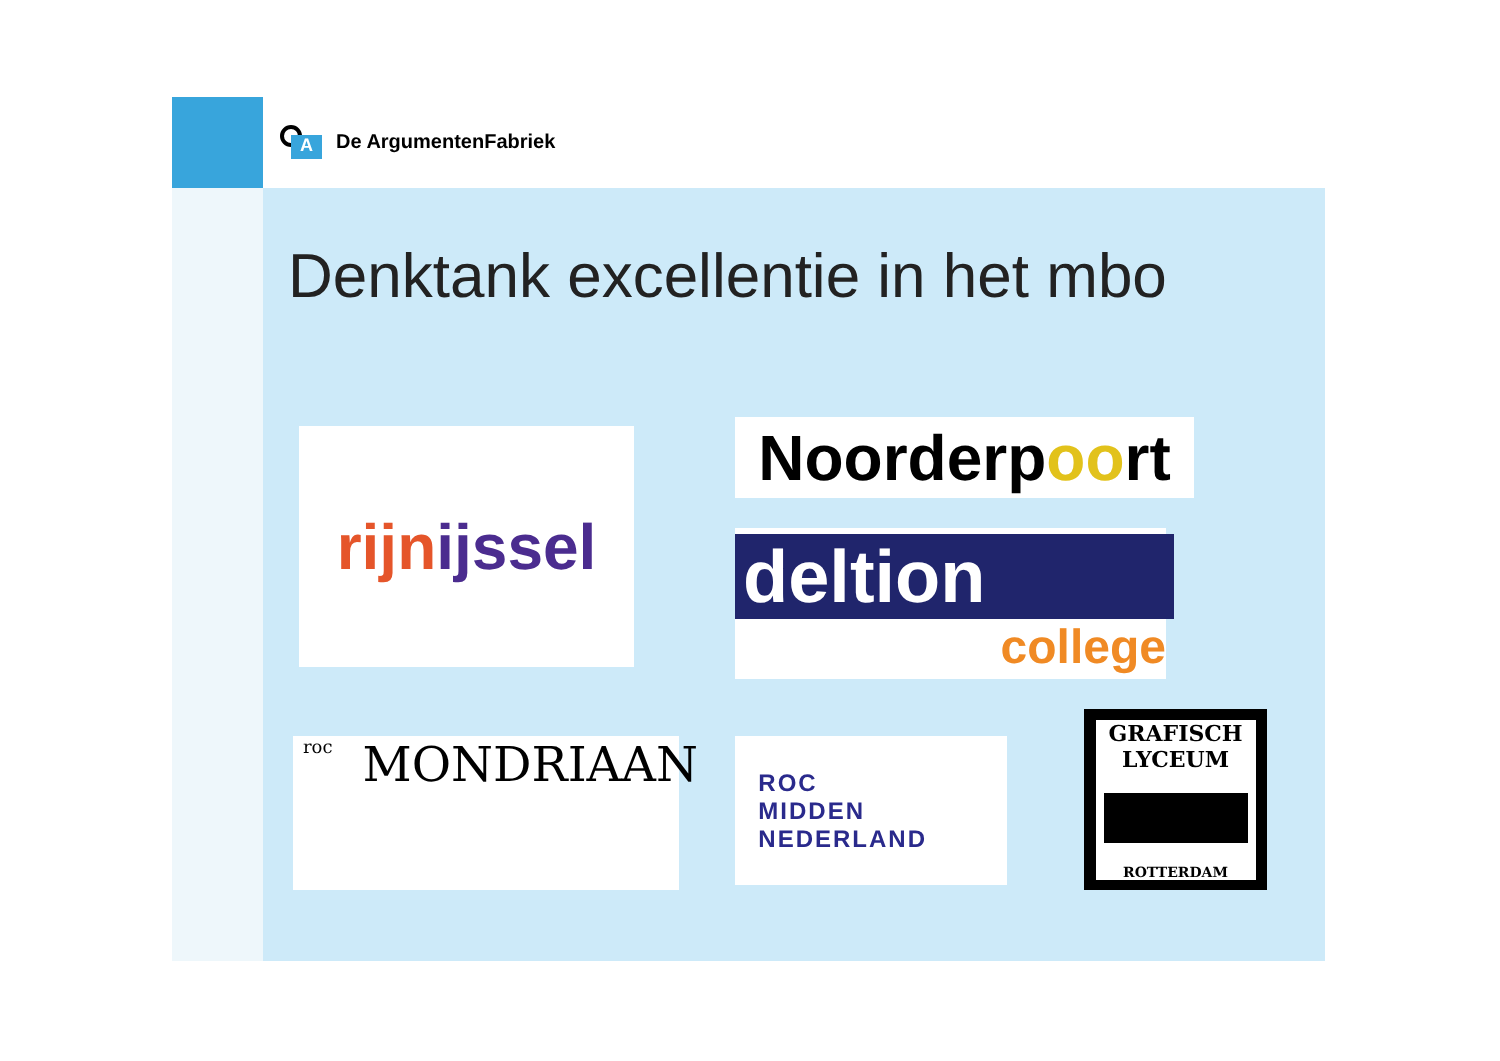A
De ArgumentenFabriek
Denktank excellentie in het mbo
rijn ijssel
Noorderp oo rt
deltion
college
roc MONDRIAAN
ROC
MIDDEN
NEDERLAND
GRAFISCH LYCEUM
ROTTERDAM